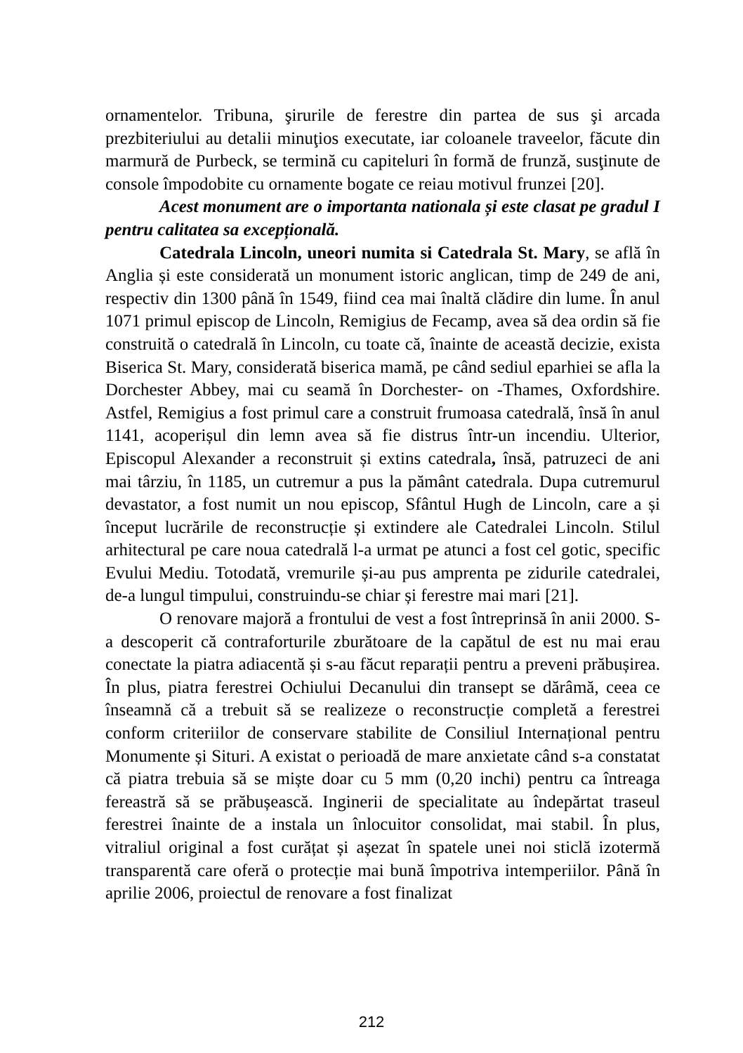ornamentelor. Tribuna, şirurile de ferestre din partea de sus şi arcada prezbiteriului au detalii minuţios executate, iar coloanele traveelor, făcute din marmură de Purbeck, se termină cu capiteluri în formă de frunză, susţinute de console împodobite cu ornamente bogate ce reiau motivul frunzei [20].
Acest monument are o importanta nationala și este clasat pe gradul I pentru calitatea sa excepțională.
Catedrala Lincoln, uneori numita si Catedrala St. Mary, se află în Anglia și este considerată un monument istoric anglican, timp de 249 de ani, respectiv din 1300 până în 1549, fiind cea mai înaltă clădire din lume. În anul 1071 primul episcop de Lincoln, Remigius de Fecamp, avea să dea ordin să fie construită o catedrală în Lincoln, cu toate că, înainte de această decizie, exista Biserica St. Mary, considerată biserica mamă, pe când sediul eparhiei se afla la Dorchester Abbey, mai cu seamă în Dorchester- on -Thames, Oxfordshire. Astfel, Remigius a fost primul care a construit frumoasa catedrală, însă în anul 1141, acoperișul din lemn avea să fie distrus într-un incendiu. Ulterior, Episcopul Alexander a reconstruit și extins catedrala, însă, patruzeci de ani mai târziu, în 1185, un cutremur a pus la pământ catedrala. Dupa cutremurul devastator, a fost numit un nou episcop, Sfântul Hugh de Lincoln, care a și început lucrările de reconstrucție și extindere ale Catedralei Lincoln. Stilul arhitectural pe care noua catedrală l-a urmat pe atunci a fost cel gotic, specific Evului Mediu. Totodată, vremurile și-au pus amprenta pe zidurile catedralei, de-a lungul timpului, construindu-se chiar și ferestre mai mari [21].
O renovare majoră a frontului de vest a fost întreprinsă în anii 2000. S-a descoperit că contraforturile zburătoare de la capătul de est nu mai erau conectate la piatra adiacentă și s-au făcut reparații pentru a preveni prăbușirea. În plus, piatra ferestrei Ochiului Decanului din transept se dărâmă, ceea ce înseamnă că a trebuit să se realizeze o reconstrucție completă a ferestrei conform criteriilor de conservare stabilite de Consiliul Internațional pentru Monumente și Situri. A existat o perioadă de mare anxietate când s-a constatat că piatra trebuia să se miște doar cu 5 mm (0,20 inchi) pentru ca întreaga fereastră să se prăbușească. Inginerii de specialitate au îndepărtat traseul ferestrei înainte de a instala un înlocuitor consolidat, mai stabil. În plus, vitraliul original a fost curățat și așezat în spatele unei noi sticlă izotermă transparentă care oferă o protecție mai bună împotriva intemperiilor. Până în aprilie 2006, proiectul de renovare a fost finalizat
212